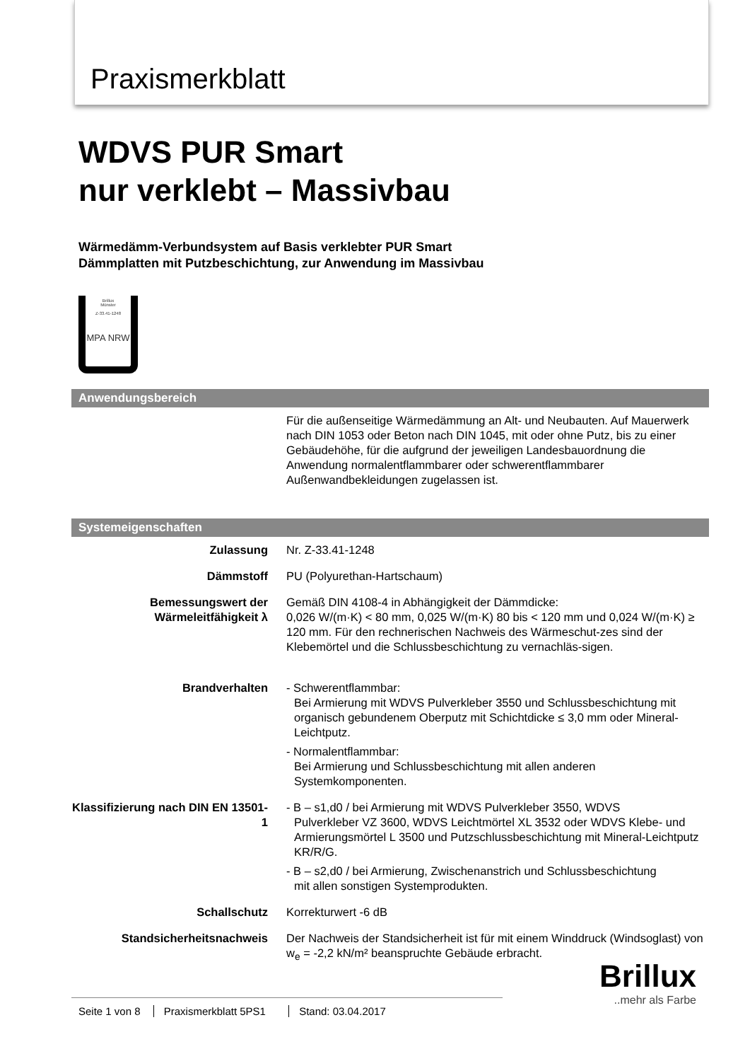Praxismerkblatt
WDVS PUR Smart
nur verklebt – Massivbau
Wärmedämm-Verbundsystem auf Basis verklebter PUR Smart
Dämmplatten mit Putzbeschichtung, zur Anwendung im Massivbau
Brillux
Münster
Z-33.41-1248
MPA NRW
Anwendungsbereich
| | Für die außenseitige Wärmedämmung an Alt- und Neubauten. Auf Mauerwerk nach DIN 1053 oder Beton nach DIN 1045, mit oder ohne Putz, bis zu einer Gebäudehöhe, für die aufgrund der jeweiligen Landesbauordnung die Anwendung normalentflammbarer oder schwerentflammbarer Außenwandbekleidungen zugelassen ist. |
Systemeigenschaften
| Zulassung | Nr. Z-33.41-1248 |
| Dämmstoff | PU (Polyurethan-Hartschaum) |
| Bemessungswert der Wärmeleitfähigkeit λ | Gemäß DIN 4108-4 in Abhängigkeit der Dämmdicke: 0,026 W/(m·K) < 80 mm, 0,025 W/(m·K) 80 bis < 120 mm und 0,024 W/(m·K) ≥ 120 mm. Für den rechnerischen Nachweis des Wärmeschut-zes sind der Klebemörtel und die Schlussbeschichtung zu vernachläs-sigen. |
| Brandverhalten | - Schwerentflammbar: Bei Armierung mit WDVS Pulverkleber 3550 und Schlussbeschichtung mit organisch gebundenem Oberputz mit Schichtdicke ≤ 3,0 mm oder Mineral-Leichtputz. - Normalentflammbar: Bei Armierung und Schlussbeschichtung mit allen anderen Systemkomponenten. |
| Klassifizierung nach DIN EN 13501-1 | - B – s1,d0 / bei Armierung mit WDVS Pulverkleber 3550, WDVS Pulverkleber VZ 3600, WDVS Leichtmörtel XL 3532 oder WDVS Klebe- und Armierungsmörtel L 3500 und Putzschlussbeschichtung mit Mineral-Leichtputz KR/R/G. - B – s2,d0 / bei Armierung, Zwischenanstrich und Schlussbeschichtung mit allen sonstigen Systemprodukten. |
| Schallschutz | Korrekturwert -6 dB |
| Standsicherheitsnachweis | Der Nachweis der Standsicherheit ist für mit einem Winddruck (Windsoglast) von w<sub>e</sub> = -2,2 kN/m² beanspruchte Gebäude erbracht. |
Brillux..mehr als Farbe
Seite 1 von 8 Praxismerkblatt 5PS1 Stand: 03.04.2017